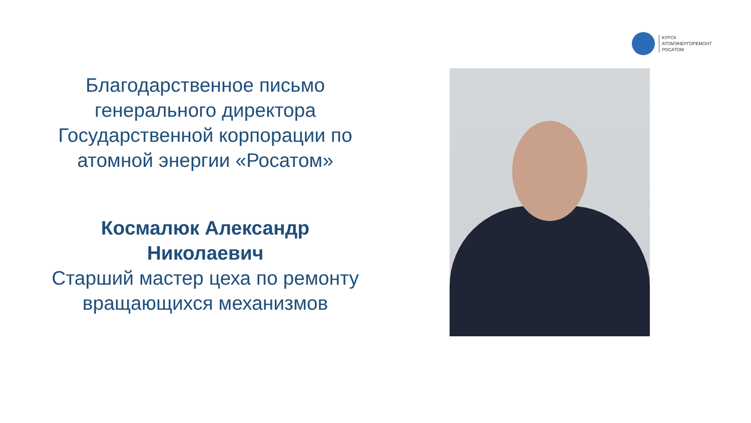КУРСК
АТОМЭНЕРГОРЕМОНТ
РОСАТОМ
Благодарственное письмо генерального директора Государственной корпорации по атомной энергии «Росатом»
Космалюк Александр Николаевич
Старший мастер цеха по ремонту вращающихся механизмов